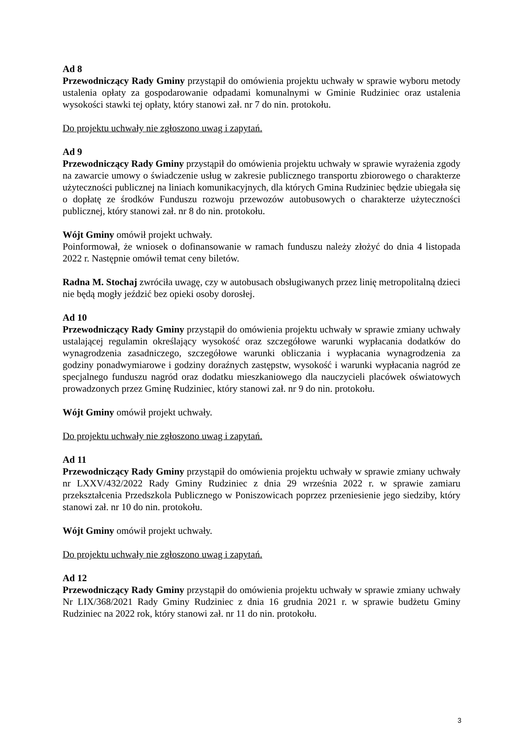Ad 8
Przewodniczący Rady Gminy przystąpił do omówienia projektu uchwały w sprawie wyboru metody ustalenia opłaty za gospodarowanie odpadami komunalnymi w Gminie Rudziniec oraz ustalenia wysokości stawki tej opłaty, który stanowi zał. nr 7 do nin. protokołu.
Do projektu uchwały nie zgłoszono uwag i zapytań.
Ad 9
Przewodniczący Rady Gminy przystąpił do omówienia projektu uchwały w sprawie wyrażenia zgody na zawarcie umowy o świadczenie usług w zakresie publicznego transportu zbiorowego o charakterze użyteczności publicznej na liniach komunikacyjnych, dla których Gmina Rudziniec będzie ubiegała się o dopłatę ze środków Funduszu rozwoju przewozów autobusowych o charakterze użyteczności publicznej, który stanowi zał. nr 8 do nin. protokołu.
Wójt Gminy omówił projekt uchwały.
Poinformował, że wniosek o dofinansowanie w ramach funduszu należy złożyć do dnia 4 listopada 2022 r. Następnie omówił temat ceny biletów.
Radna M. Stochaj zwróciła uwagę, czy w autobusach obsługiwanych przez linię metropolitalną dzieci nie będą mogły jeździć bez opieki osoby dorosłej.
Ad 10
Przewodniczący Rady Gminy przystąpił do omówienia projektu uchwały w sprawie zmiany uchwały ustalającej regulamin określający wysokość oraz szczegółowe warunki wypłacania dodatków do wynagrodzenia zasadniczego, szczegółowe warunki obliczania i wypłacania wynagrodzenia za godziny ponadwymiarowe i godziny doraźnych zastępstw, wysokość i warunki wypłacania nagród ze specjalnego funduszu nagród oraz dodatku mieszkaniowego dla nauczycieli placówek oświatowych prowadzonych przez Gminę Rudziniec, który stanowi zał. nr 9 do nin. protokołu.
Wójt Gminy omówił projekt uchwały.
Do projektu uchwały nie zgłoszono uwag i zapytań.
Ad 11
Przewodniczący Rady Gminy przystąpił do omówienia projektu uchwały w sprawie zmiany uchwały nr LXXV/432/2022 Rady Gminy Rudziniec z dnia 29 września 2022 r. w sprawie zamiaru przekształcenia Przedszkola Publicznego w Poniszowicach poprzez przeniesienie jego siedziby, który stanowi zał. nr 10 do nin. protokołu.
Wójt Gminy omówił projekt uchwały.
Do projektu uchwały nie zgłoszono uwag i zapytań.
Ad 12
Przewodniczący Rady Gminy przystąpił do omówienia projektu uchwały w sprawie zmiany uchwały Nr LIX/368/2021 Rady Gminy Rudziniec z dnia 16 grudnia 2021 r. w sprawie budżetu Gminy Rudziniec na 2022 rok, który stanowi zał. nr 11 do nin. protokołu.
3